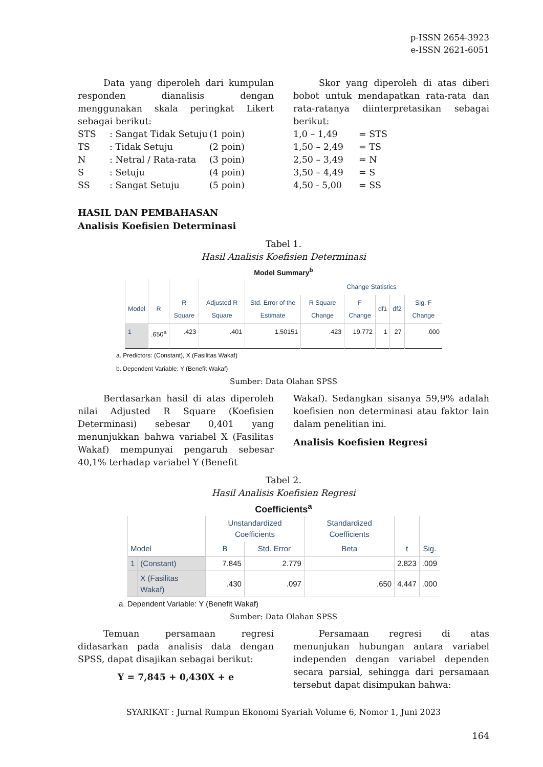p-ISSN 2654-3923
e-ISSN 2621-6051
Data yang diperoleh dari kumpulan responden dianalisis dengan menggunakan skala peringkat Likert sebagai berikut:
| STS | : Sangat Tidak Setuju | (1 poin) |
| TS | : Tidak Setuju | (2 poin) |
| N | : Netral / Rata-rata | (3 poin) |
| S | : Setuju | (4 poin) |
| SS | : Sangat Setuju | (5 poin) |
Skor yang diperoleh di atas diberi bobot untuk mendapatkan rata-rata dan rata-ratanya diinterpretasikan sebagai berikut:
| 1,0 – 1,49 | = STS |
| 1,50 – 2,49 | = TS |
| 2,50 – 3,49 | = N |
| 3,50 – 4,49 | = S |
| 4,50 - 5,00 | = SS |
HASIL DAN PEMBAHASAN
Analisis Koefisien Determinasi
Tabel 1.
Hasil Analisis Koefisien Determinasi
Model Summary<sup>b</sup>
| | | | | | Change Statistics | | | | |
| --- | --- | --- | --- | --- | --- | --- | --- | --- | --- |
| Model | R | R Square | Adjusted R Square | Std. Error of the Estimate | R Square Change | F Change | df1 | df2 | Sig. F Change |
| 1 | .650<sup>a</sup> | .423 | .401 | 1.50151 | .423 | 19.772 | 1 | 27 | .000 |
a. Predictors: (Constant), X (Fasilitas Wakaf)
b. Dependent Variable: Y (Benefit Wakaf)
Sumber: Data Olahan SPSS
Berdasarkan hasil di atas diperoleh nilai Adjusted R Square (Koefisien Determinasi) sebesar 0,401 yang menunjukkan bahwa variabel X (Fasilitas Wakaf) mempunyai pengaruh sebesar 40,1% terhadap variabel Y (Benefit
Wakaf). Sedangkan sisanya 59,9% adalah koefisien non determinasi atau faktor lain dalam penelitian ini.
Analisis Koefisien Regresi
Tabel 2.
Hasil Analisis Koefisien Regresi
Coefficients<sup>a</sup>
| | | Unstandardized Coefficients | | Standardized Coefficients | | |
| --- | --- | --- | --- | --- | --- | --- |
| Model | | B | Std. Error | Beta | t | Sig. |
| 1 | (Constant) | 7.845 | 2.779 | | 2.823 | .009 |
| | X (Fasilitas Wakaf) | .430 | .097 | .650 | 4.447 | .000 |
a. Dependent Variable: Y (Benefit Wakaf)
Sumber: Data Olahan SPSS
Temuan persamaan regresi didasarkan pada analisis data dengan SPSS, dapat disajikan sebagai berikut:
Y = 7,845 + 0,430X + e
Persamaan regresi di atas menunjukan hubungan antara variabel independen dengan variabel dependen secara parsial, sehingga dari persamaan tersebut dapat disimpukan bahwa:
SYARIKAT : Jurnal Rumpun Ekonomi Syariah Volume 6, Nomor 1, Juni 2023
164